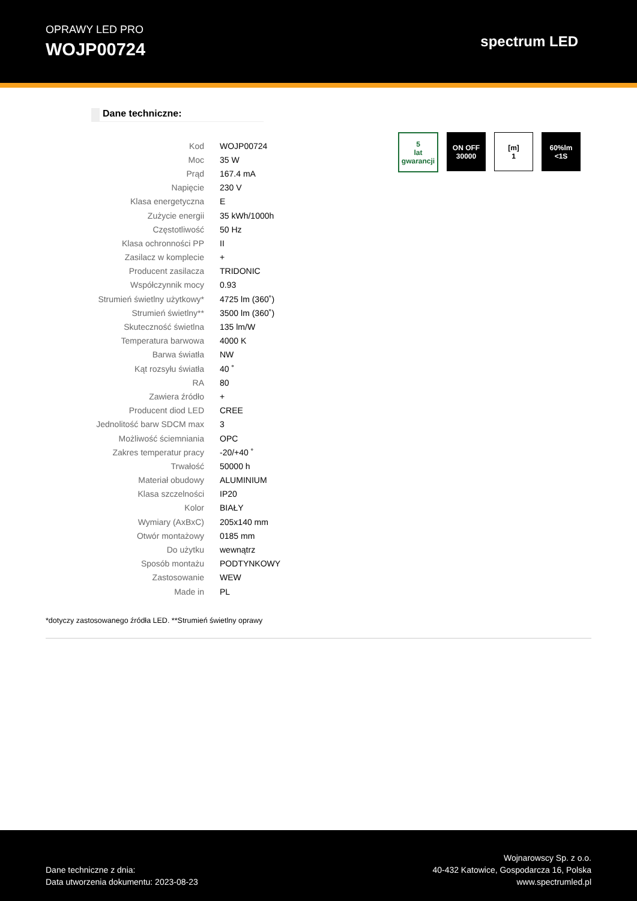OPRAWY LED PRO
WOJP00724
spectrum LED
Dane techniczne:
5
lat gwarancji
ON OFF
30000
[m]
1
60%lm
<1S
| Kod | WOJP00724 |
| Moc | 35 W |
| Prąd | 167.4 mA |
| Napięcie | 230 V |
| Klasa energetyczna | E |
| Zużycie energii | 35 kWh/1000h |
| Częstotliwość | 50 Hz |
| Klasa ochronności PP | II |
| Zasilacz w komplecie | + |
| Producent zasilacza | TRIDONIC |
| Współczynnik mocy | 0.93 |
| Strumień świetlny użytkowy* | 4725 lm (360˚) |
| Strumień świetlny** | 3500 lm (360˚) |
| Skuteczność świetlna | 135 lm/W |
| Temperatura barwowa | 4000 K |
| Barwa światła | NW |
| Kąt rozsyłu światła | 40 ˚ |
| RA | 80 |
| Zawiera źródło | + |
| Producent diod LED | CREE |
| Jednolitość barw SDCM max | 3 |
| Możliwość ściemniania | OPC |
| Zakres temperatur pracy | -20/+40 ˚ |
| Trwałość | 50000 h |
| Materiał obudowy | ALUMINIUM |
| Klasa szczelności | IP20 |
| Kolor | BIAŁY |
| Wymiary (AxBxC) | 205x140 mm |
| Otwór montażowy | 0185 mm |
| Do użytku | wewnątrz |
| Sposób montażu | PODTYNKOWY |
| Zastosowanie | WEW |
| Made in | PL |
*dotyczy zastosowanego źródła LED. **Strumień świetlny oprawy
Dane techniczne z dnia:
Data utworzenia dokumentu: 2023-08-23
Wojnarowscy Sp. z o.o.
40-432 Katowice, Gospodarcza 16, Polska
www.spectrumled.pl